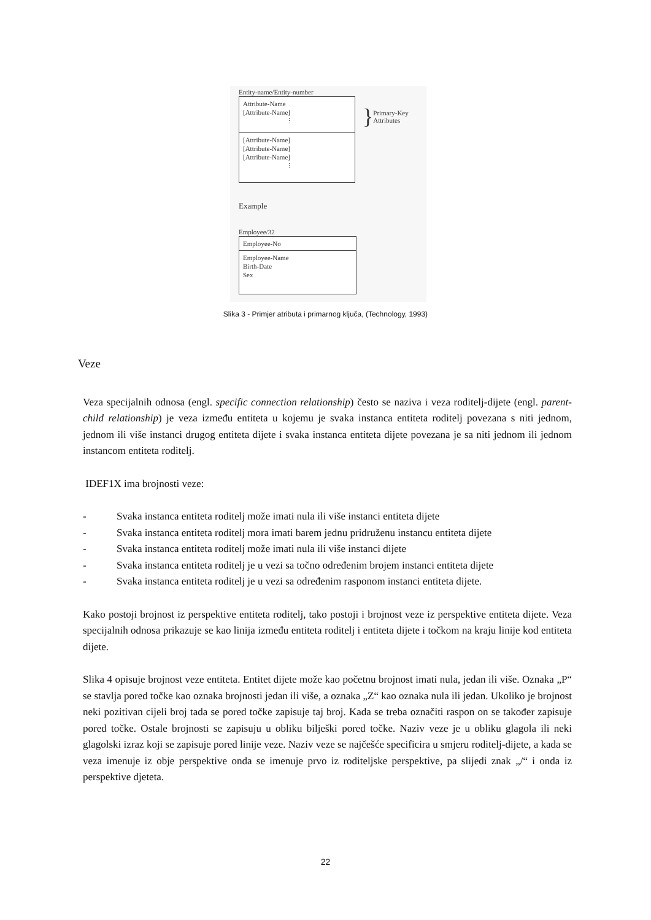Entity-name/Entity-number
Attribute-Name
[Attribute-Name]
⋮
[Attribute-Name]
[Attribute-Name]
[Attribute-Name]
⋮
} Primary-Key
Attributes
Example
Employee/32
Employee-No
Employee-Name
Birth-Date
Sex
Slika 3 - Primjer atributa i primarnog ključa, (Technology, 1993)
Veze
Veza specijalnih odnosa (engl. specific connection relationship) često se naziva i veza roditelj-dijete (engl. parent-child relationship) je veza između entiteta u kojemu je svaka instanca entiteta roditelj povezana s niti jednom, jednom ili više instanci drugog entiteta dijete i svaka instanca entiteta dijete povezana je sa niti jednom ili jednom instancom entiteta roditelj.
IDEF1X ima brojnosti veze:
- Svaka instanca entiteta roditelj može imati nula ili više instanci entiteta dijete
- Svaka instanca entiteta roditelj mora imati barem jednu pridruženu instancu entiteta dijete
- Svaka instanca entiteta roditelj može imati nula ili više instanci dijete
- Svaka instanca entiteta roditelj je u vezi sa točno određenim brojem instanci entiteta dijete
- Svaka instanca entiteta roditelj je u vezi sa određenim rasponom instanci entiteta dijete.
Kako postoji brojnost iz perspektive entiteta roditelj, tako postoji i brojnost veze iz perspektive entiteta dijete. Veza specijalnih odnosa prikazuje se kao linija između entiteta roditelj i entiteta dijete i točkom na kraju linije kod entiteta dijete.
Slika 4 opisuje brojnost veze entiteta. Entitet dijete može kao početnu brojnost imati nula, jedan ili više. Oznaka „P“ se stavlja pored točke kao oznaka brojnosti jedan ili više, a oznaka „Z“ kao oznaka nula ili jedan. Ukoliko je brojnost neki pozitivan cijeli broj tada se pored točke zapisuje taj broj. Kada se treba označiti raspon on se također zapisuje pored točke. Ostale brojnosti se zapisuju u obliku bilješki pored točke. Naziv veze je u obliku glagola ili neki glagolski izraz koji se zapisuje pored linije veze. Naziv veze se najčešće specificira u smjeru roditelj-dijete, a kada se veza imenuje iz obje perspektive onda se imenuje prvo iz roditeljske perspektive, pa slijedi znak „/“ i onda iz perspektive djeteta.
22